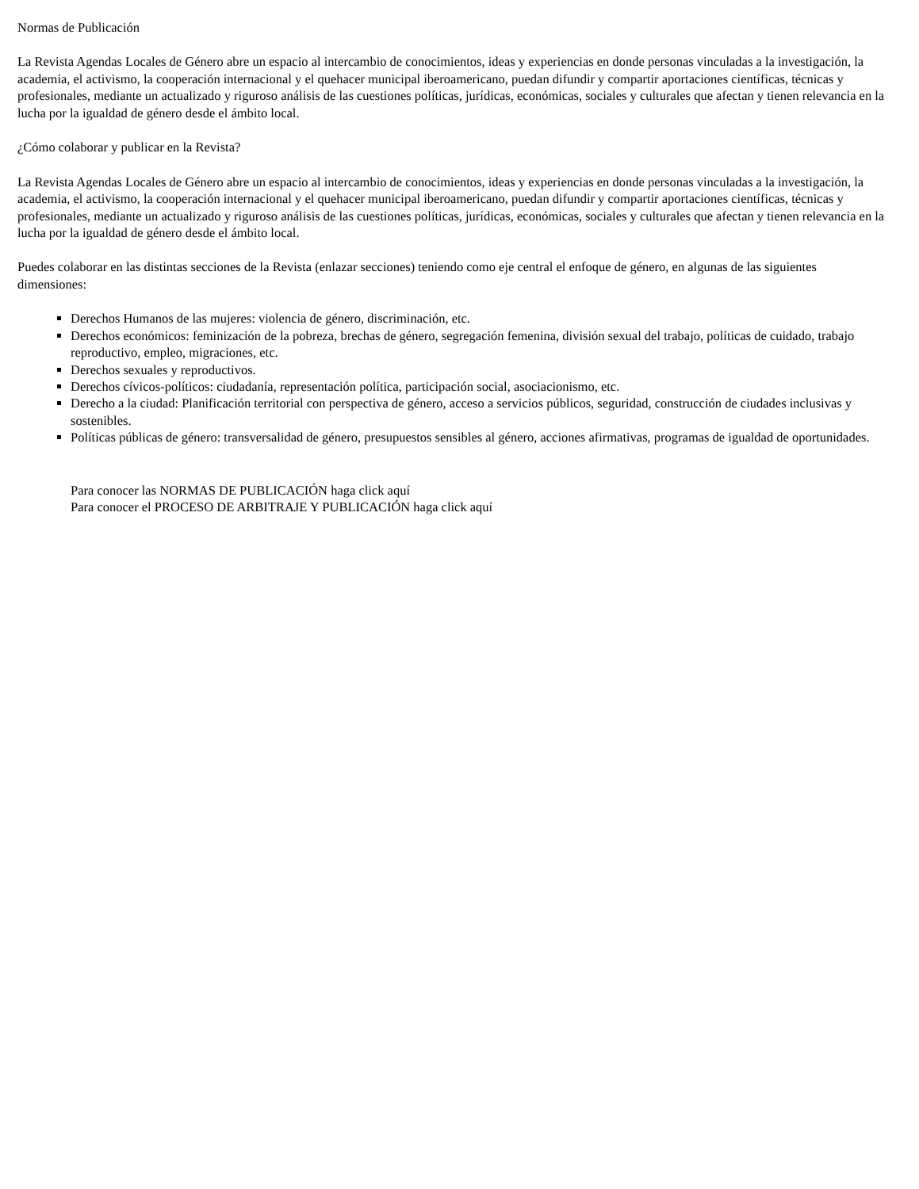Normas de Publicación
La Revista Agendas Locales de Género abre un espacio al intercambio de conocimientos, ideas y experiencias en donde personas vinculadas a la investigación, la academia, el activismo, la cooperación internacional y el quehacer municipal iberoamericano, puedan difundir y compartir aportaciones científicas, técnicas y profesionales, mediante un actualizado y riguroso análisis de las cuestiones políticas, jurídicas, económicas, sociales y culturales que afectan y tienen relevancia en la lucha por la igualdad de género desde el ámbito local.
¿Cómo colaborar y publicar en la Revista?
La Revista Agendas Locales de Género abre un espacio al intercambio de conocimientos, ideas y experiencias en donde personas vinculadas a la investigación, la academia, el activismo, la cooperación internacional y el quehacer municipal iberoamericano, puedan difundir y compartir aportaciones científicas, técnicas y profesionales, mediante un actualizado y riguroso análisis de las cuestiones políticas, jurídicas, económicas, sociales y culturales que afectan y tienen relevancia en la lucha por la igualdad de género desde el ámbito local.
Puedes colaborar en las distintas secciones de la Revista (enlazar secciones) teniendo como eje central el enfoque de género, en algunas de las siguientes dimensiones:
Derechos Humanos de las mujeres: violencia de género, discriminación, etc.
Derechos económicos: feminización de la pobreza, brechas de género, segregación femenina, división sexual del trabajo, políticas de cuidado, trabajo reproductivo, empleo, migraciones, etc.
Derechos sexuales y reproductivos.
Derechos cívicos-políticos: ciudadanía, representación política, participación social, asociacionismo, etc.
Derecho a la ciudad: Planificación territorial con perspectiva de género, acceso a servicios públicos, seguridad, construcción de ciudades inclusivas y sostenibles.
Políticas públicas de género: transversalidad de género, presupuestos sensibles al género, acciones afirmativas, programas de igualdad de oportunidades.
Para conocer las NORMAS DE PUBLICACIÓN haga click aquí
Para conocer el PROCESO DE ARBITRAJE Y PUBLICACIÓN haga click aquí